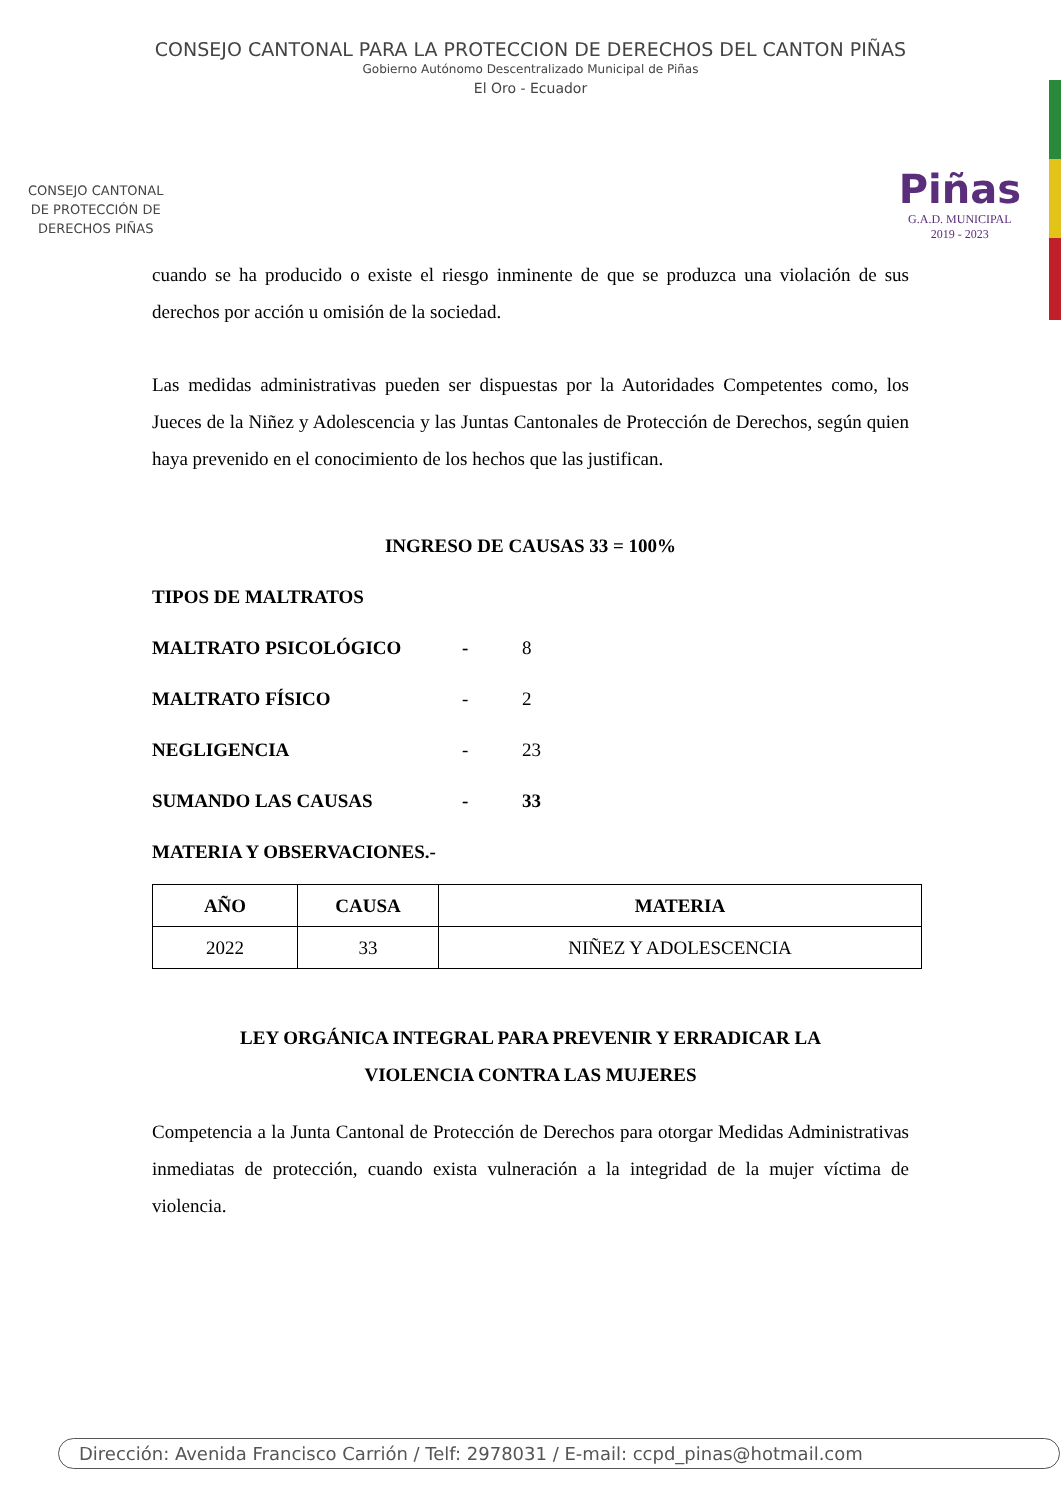CONSEJO CANTONAL PARA LA PROTECCION DE DERECHOS DEL CANTON PIÑAS
Gobierno Autónomo Descentralizado Municipal de Piñas
El Oro - Ecuador
CONSEJO CANTONAL
DE PROTECCIÓN DE
DERECHOS PIÑAS
Piñas
G.A.D. MUNICIPAL
2019 - 2023
cuando se ha producido o existe el riesgo inminente de que se produzca una violación de sus derechos por acción u omisión de la sociedad.
Las medidas administrativas pueden ser dispuestas por la Autoridades Competentes como, los Jueces de la Niñez y Adolescencia y las Juntas Cantonales de Protección de Derechos, según quien haya prevenido en el conocimiento de los hechos que las justifican.
INGRESO DE CAUSAS 33 = 100%
TIPOS DE MALTRATOS
MALTRATO PSICOLÓGICO - 8
MALTRATO FÍSICO - 2
NEGLIGENCIA - 23
SUMANDO LAS CAUSAS - 33
MATERIA Y OBSERVACIONES.-
| AÑO | CAUSA | MATERIA |
| --- | --- | --- |
| 2022 | 33 | NIÑEZ Y ADOLESCENCIA |
LEY ORGÁNICA INTEGRAL PARA PREVENIR Y ERRADICAR LA
VIOLENCIA CONTRA LAS MUJERES
Competencia a la Junta Cantonal de Protección de Derechos para otorgar Medidas Administrativas inmediatas de protección, cuando exista vulneración a la integridad de la mujer víctima de violencia.
Dirección: Avenida Francisco Carrión / Telf: 2978031 / E-mail: ccpd_pinas@hotmail.com